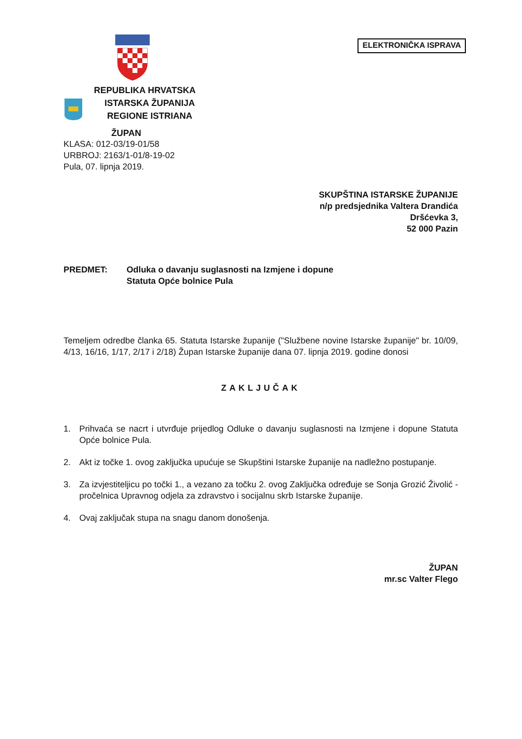REPUBLIKA HRVATSKA
ISTARSKA ŽUPANIJA
REGIONE ISTRIANA
ŽUPAN
KLASA: 012-03/19-01/58
URBROJ: 2163/1-01/8-19-02
Pula, 07. lipnja 2019.
ELEKTRONIČKA ISPRAVA
SKUPŠTINA ISTARSKE ŽUPANIJE
n/p predsjednika Valtera Drandića
Dršćevka 3,
52 000 Pazin
PREDMET: Odluka o davanju suglasnosti na Izmjene i dopune
Statuta Opće bolnice Pula
Temeljem odredbe članka 65. Statuta Istarske županije ("Službene novine Istarske županije" br. 10/09, 4/13, 16/16, 1/17, 2/17 i 2/18) Župan Istarske županije dana 07. lipnja 2019. godine donosi
ZAKLJUČAK
1. Prihvaća se nacrt i utvrđuje prijedlog Odluke o davanju suglasnosti na Izmjene i dopune Statuta Opće bolnice Pula.
2. Akt iz točke 1. ovog zaključka upućuje se Skupštini Istarske županije na nadležno postupanje.
3. Za izvjestiteljicu po točki 1., a vezano za točku 2. ovog Zaključka određuje se Sonja Grozić Živolić - pročelnica Upravnog odjela za zdravstvo i socijalnu skrb Istarske županije.
4. Ovaj zaključak stupa na snagu danom donošenja.
ŽUPAN
mr.sc Valter Flego